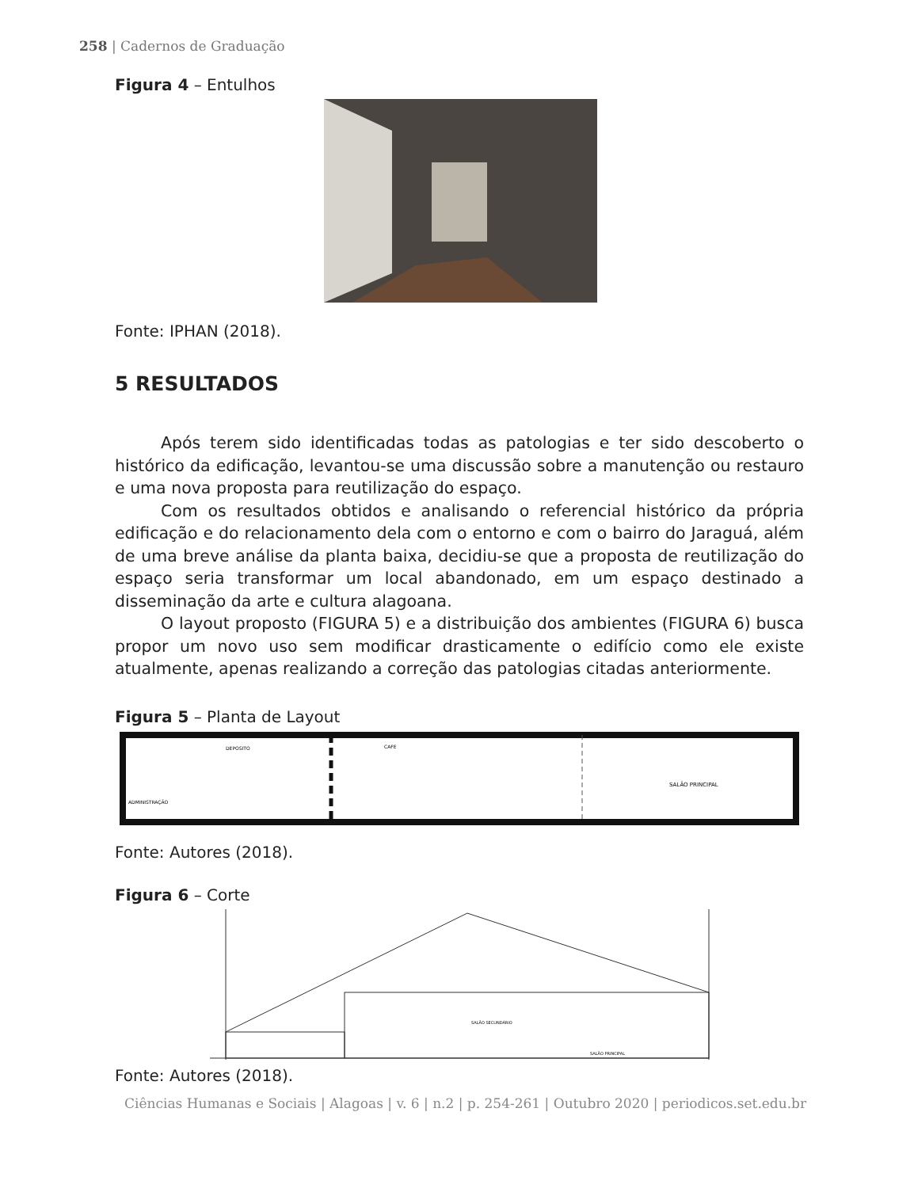258 | Cadernos de Graduação
Figura 4 – Entulhos
Fonte: IPHAN (2018).
5 RESULTADOS
Após terem sido identificadas todas as patologias e ter sido descoberto o histórico da edificação, levantou-se uma discussão sobre a manutenção ou restauro e uma nova proposta para reutilização do espaço.
Com os resultados obtidos e analisando o referencial histórico da própria edificação e do relacionamento dela com o entorno e com o bairro do Jaraguá, além de uma breve análise da planta baixa, decidiu-se que a proposta de reutilização do espaço seria transformar um local abandonado, em um espaço destinado a disseminação da arte e cultura alagoana.
O layout proposto (FIGURA 5) e a distribuição dos ambientes (FIGURA 6) busca propor um novo uso sem modificar drasticamente o edifício como ele existe atualmente, apenas realizando a correção das patologias citadas anteriormente.
Figura 5 – Planta de Layout
SALÃO PRINCIPAL
ADMINISTRAÇÃO
DEPOSITO
CAFE
Fonte: Autores (2018).
Figura 6 – Corte
SALÃO PRINCIPAL
SALÃO SECUNDÁRIO
Fonte: Autores (2018).
Ciências Humanas e Sociais | Alagoas | v. 6 | n.2 | p. 254-261 | Outubro 2020 | periodicos.set.edu.br